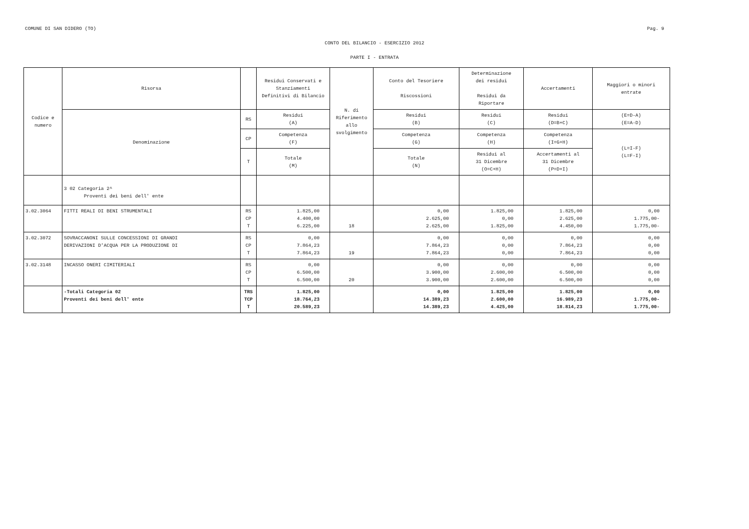COMUNE DI SAN DIDERO (TO) Pag. 9
CONTO DEL BILANCIO - ESERCIZIO 2012
PARTE I - ENTRATA
| Codice e numero | Risorsa | | Residui Conservati e Stanziamenti Definitivi di Bilancio | N. di Riferimento allo svolgimento | Conto del Tesoriere Riscossioni | Determinazione dei residui Residui da Riportare | Accertamenti | Maggiori o minori entrate |
| --- | --- | --- | --- | --- | --- | --- | --- | --- |
| | Denominazione | RS | Residui (A) | | Residui (B) | Residui (C) | Residui (D=B+C) | (E=D-A) (E=A-D) |
| | | CP | Competenza (F) | | Competenza (G) | Competenza (H) | Competenza (I=G+H) | (L=I-F) (L=F-I) |
| | | T | Totale (M) | | Totale (N) | Residui al 31 Dicembre (O=C+H) | Accertamenti al 31 Dicembre (P=D+I) | |
| | 3 02 Categoria 2^ Proventi dei beni dell' ente | | | | | | | |
| 3.02.3064 | FITTI REALI DI BENI STRUMENTALI | RS CP T | 1.825,00 4.400,00 6.225,00 | 18 | 0,00 2.625,00 2.625,00 | 1.825,00 0,00 1.825,00 | 1.825,00 2.625,00 4.450,00 | 0,00 1.775,00- 1.775,00- |
| 3.02.3072 | SOVRACCANONI SULLE CONCESSIONI DI GRANDI DERIVAZIONI D'ACQUA PER LA PRODUZIONE DI | RS CP T | 0,00 7.864,23 7.864,23 | 19 | 0,00 7.864,23 7.864,23 | 0,00 0,00 0,00 | 0,00 7.864,23 7.864,23 | 0,00 0,00 0,00 |
| 3.02.3148 | INCASSO ONERI CIMITERIALI | RS CP T | 0,00 6.500,00 6.500,00 | 20 | 0,00 3.900,00 3.900,00 | 0,00 2.600,00 2.600,00 | 0,00 6.500,00 6.500,00 | 0,00 0,00 0,00 |
| | -Totali Categoria 02 Proventi dei beni dell' ente | TRS TCP T | 1.825,00 18.764,23 20.589,23 | | 0,00 14.389,23 14.389,23 | 1.825,00 2.600,00 4.425,00 | 1.825,00 16.989,23 18.814,23 | 0,00 1.775,00- 1.775,00- |